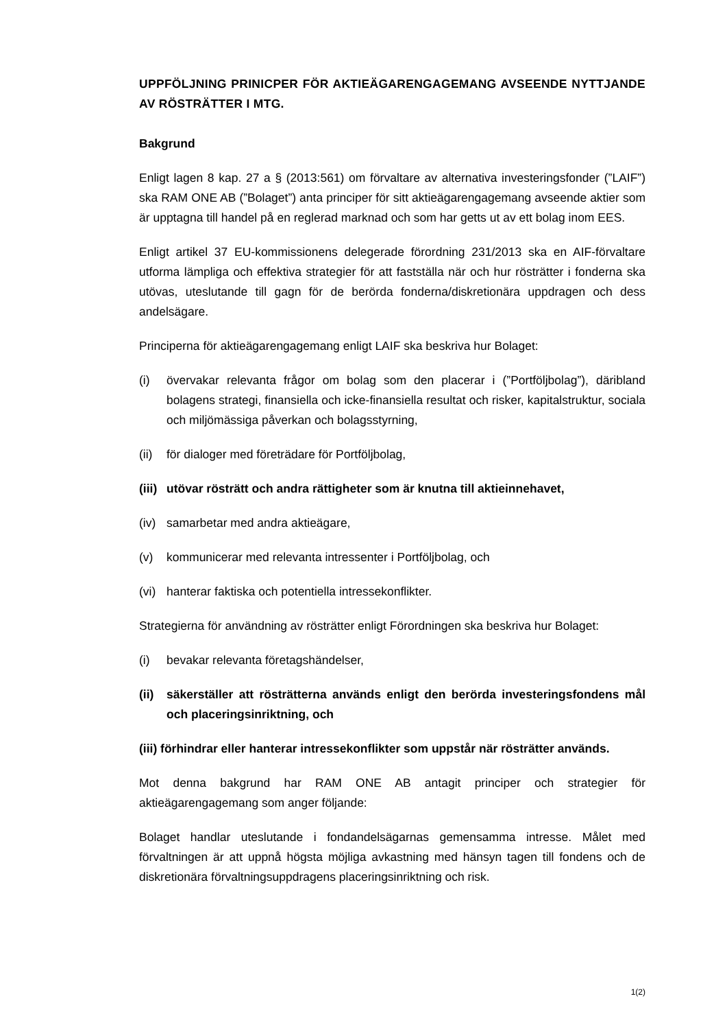UPPFÖLJNING PRINICPER FÖR AKTIEÄGARENGAGEMANG AVSEENDE NYTTJANDE AV RÖSTRÄTTER I MTG.
Bakgrund
Enligt lagen 8 kap. 27 a § (2013:561) om förvaltare av alternativa investeringsfonder (”LAIF”) ska RAM ONE AB (”Bolaget”) anta principer för sitt aktieägarengagemang avseende aktier som är upptagna till handel på en reglerad marknad och som har getts ut av ett bolag inom EES.
Enligt artikel 37 EU-kommissionens delegerade förordning 231/2013 ska en AIF-förvaltare utforma lämpliga och effektiva strategier för att fastställa när och hur rösträtter i fonderna ska utövas, uteslutande till gagn för de berörda fonderna/diskretionära uppdragen och dess andelsägare.
Principerna för aktieägarengagemang enligt LAIF ska beskriva hur Bolaget:
(i) övervakar relevanta frågor om bolag som den placerar i (”Portföljbolag”), däribland bolagens strategi, finansiella och icke-finansiella resultat och risker, kapitalstruktur, sociala och miljömässiga påverkan och bolagsstyrning,
(ii) för dialoger med företrädare för Portföljbolag,
(iii) utövar rösträtt och andra rättigheter som är knutna till aktieinnehavet,
(iv) samarbetar med andra aktieägare,
(v) kommunicerar med relevanta intressenter i Portföljbolag, och
(vi) hanterar faktiska och potentiella intressekonflikter.
Strategierna för användning av rösträtter enligt Förordningen ska beskriva hur Bolaget:
(i) bevakar relevanta företagshändelser,
(ii) säkerställer att rösträtterna används enligt den berörda investeringsfondens mål och placeringsinriktning, och
(iii) förhindrar eller hanterar intressekonflikter som uppstår när rösträtter används.
Mot denna bakgrund har RAM ONE AB antagit principer och strategier för aktieägarengagemang som anger följande:
Bolaget handlar uteslutande i fondandelsägarnas gemensamma intresse. Målet med förvaltningen är att uppnå högsta möjliga avkastning med hänsyn tagen till fondens och de diskretionära förvaltningsuppdragens placeringsinriktning och risk.
1(2)